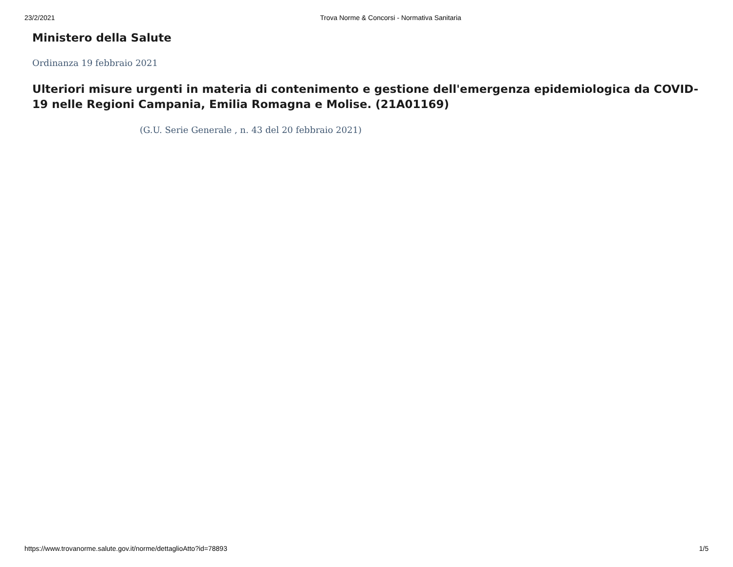23/2/2021 Trova Norme & Concorsi - Normativa Sanitaria
Ministero della Salute
Ordinanza 19 febbraio 2021
Ulteriori misure urgenti in materia di contenimento e gestione dell'emergenza epidemiologica da COVID-19 nelle Regioni Campania, Emilia Romagna e Molise. (21A01169)
(G.U. Serie Generale , n. 43 del 20 febbraio 2021)
https://www.trovanorme.salute.gov.it/norme/dettaglioAtto?id=78893 1/5